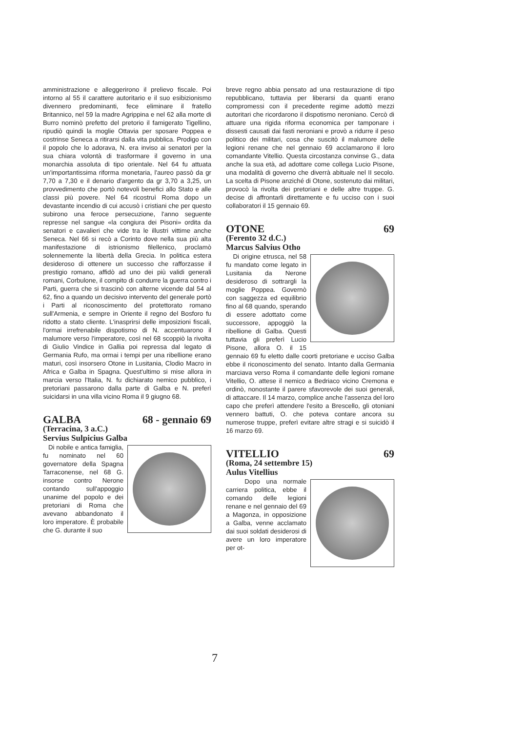amministrazione e alleggerirono il prelievo fiscale. Poi intorno al 55 il carattere autoritario e il suo esibizionismo divennero predominanti, fece eliminare il fratello Britannico, nel 59 la madre Agrippina e nel 62 alla morte di Burro nominò prefetto del pretorio il famigerato Tigellino, ripudiò quindi la moglie Ottavia per sposare Poppea e costrinse Seneca a ritirarsi dalla vita pubblica. Prodigo con il popolo che lo adorava, N. era inviso ai senatori per la sua chiara volontà di trasformare il governo in una monarchia assoluta di tipo orientale. Nel 64 fu attuata un'importantissima riforma monetaria, l'aureo passò da gr 7,70 a 7,30 e il denario d'argento da gr 3,70 a 3,25, un provvedimento che portò notevoli benefici allo Stato e alle classi più povere. Nel 64 ricostruì Roma dopo un devastante incendio di cui accusò i cristiani che per questo subirono una feroce persecuzione, l'anno seguente represse nel sangue «la congiura dei Pisoni» ordita da senatori e cavalieri che vide tra le illustri vittime anche Seneca. Nel 66 si recò a Corinto dove nella sua più alta manifestazione di istrionismo filellenico, proclamò solennemente la libertà della Grecia. In politica estera desideroso di ottenere un successo che rafforzasse il prestigio romano, affidò ad uno dei più validi generali romani, Corbulone, il compito di condurre la guerra contro i Parti, guerra che si trascinò con alterne vicende dal 54 al 62, fino a quando un decisivo intervento del generale portò i Parti al riconoscimento del protettorato romano sull'Armenia, e sempre in Oriente il regno del Bosforo fu ridotto a stato cliente. L'inasprirsi delle imposizioni fiscali, l'ormai irrefrenabile dispotismo di N. accentuarono il malumore verso l'imperatore, così nel 68 scoppiò la rivolta di Giulio Vindice in Gallia poi repressa dal legato di Germania Rufo, ma ormai i tempi per una ribellione erano maturi, così insorsero Otone in Lusitania, Clodio Macro in Africa e Galba in Spagna. Quest'ultimo si mise allora in marcia verso l'Italia, N. fu dichiarato nemico pubblico, i pretoriani passarono dalla parte di Galba e N. preferì suicidarsi in una villa vicino Roma il 9 giugno 68.
GALBA 68 - gennaio 69
(Terracina, 3 a.C.)
Servius Sulpicius Galba
Di nobile e antica famiglia, fu nominato nel 60 governatore della Spagna Tarraconense, nel 68 G. insorse contro Nerone contando sull'appoggio unanime del popolo e dei pretoriani di Roma che avevano abbandonato il loro imperatore. È probabile che G. durante il suo
breve regno abbia pensato ad una restaurazione di tipo repubblicano, tuttavia per liberarsi da quanti erano compromessi con il precedente regime adottò mezzi autoritari che ricordarono il dispotismo neroniano. Cercò di attuare una rigida riforma economica per tamponare i dissesti causati dai fasti neroniani e provò a ridurre il peso politico dei militari, cosa che suscitò il malumore delle legioni renane che nel gennaio 69 acclamarono il loro comandante Vitellio. Questa circostanza convinse G., data anche la sua età, ad adottare come collega Lucio Pisone, una modalità di governo che diverrà abituale nel II secolo. La scelta di Pisone anziché di Otone, sostenuto dai militari, provocò la rivolta dei pretoriani e delle altre truppe. G. decise di affrontarli direttamente e fu ucciso con i suoi collaboratori il 15 gennaio 69.
OTONE 69
(Ferento 32 d.C.)
Marcus Salvius Otho
Di origine etrusca, nel 58 fu mandato come legato in Lusitania da Nerone desideroso di sottrargli la moglie Poppea. Governò con saggezza ed equilibrio fino al 68 quando, sperando di essere adottato come successore, appoggiò la ribellione di Galba. Questi tuttavia gli preferì Lucio Pisone, allora O. il 15 gennaio 69 fu eletto dalle coorti pretoriane e ucciso Galba ebbe il riconoscimento del senato. Intanto dalla Germania marciava verso Roma il comandante delle legioni romane Vitellio, O. attese il nemico a Bedriaco vicino Cremona e ordinò, nonostante il parere sfavorevole dei suoi generali, di attaccare. Il 14 marzo, complice anche l'assenza del loro capo che preferì attendere l'esito a Brescello, gli otoniani vennero battuti, O. che poteva contare ancora su numerose truppe, preferì evitare altre stragi e si suicidò il 16 marzo 69.
VITELLIO 69
(Roma, 24 settembre 15)
Aulus Vitellius
Dopo una normale carriera politica, ebbe il comando delle legioni renane e nel gennaio del 69 a Magonza, in opposizione a Galba, venne acclamato dai suoi soldati desiderosi di avere un loro imperatore per ot-
7